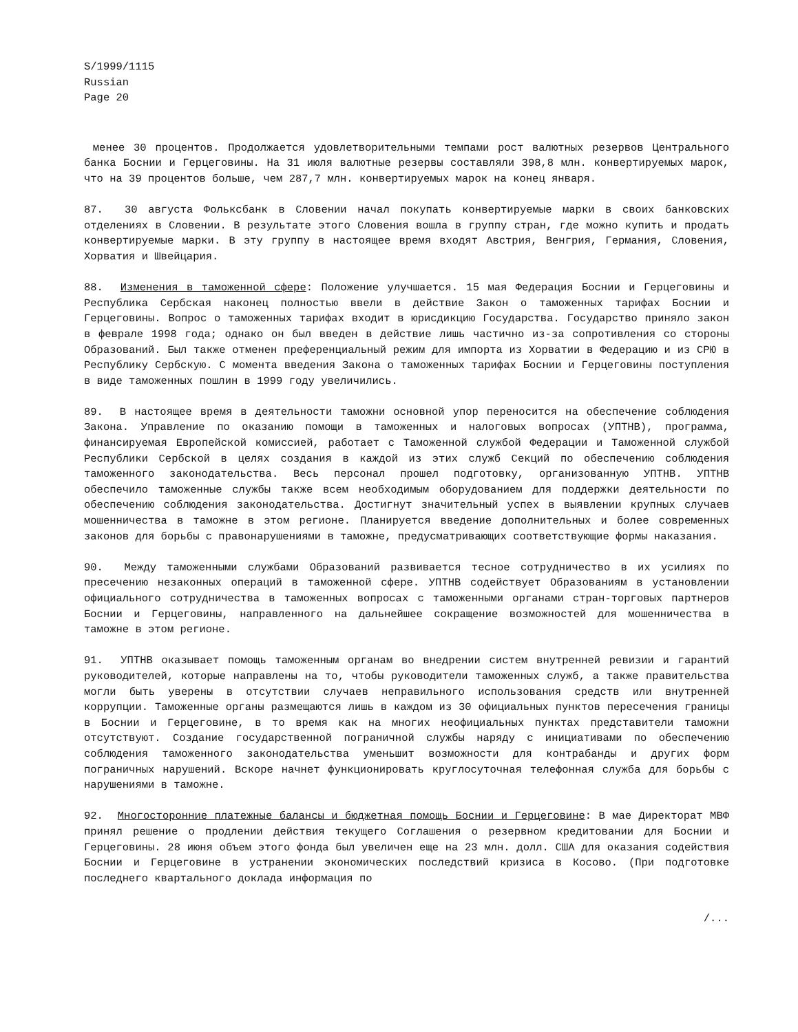S/1999/1115
Russian
Page 20
менее 30 процентов. Продолжается удовлетворительными темпами рост валютных резервов Центрального банка Боснии и Герцеговины. На 31 июля валютные резервы составляли 398,8 млн. конвертируемых марок, что на 39 процентов больше, чем 287,7 млн. конвертируемых марок на конец января.
87. 30 августа Фольксбанк в Словении начал покупать конвертируемые марки в своих банковских отделениях в Словении. В результате этого Словения вошла в группу стран, где можно купить и продать конвертируемые марки. В эту группу в настоящее время входят Австрия, Венгрия, Германия, Словения, Хорватия и Швейцария.
88. Изменения в таможенной сфере: Положение улучшается. 15 мая Федерация Боснии и Герцеговины и Республика Сербская наконец полностью ввели в действие Закон о таможенных тарифах Боснии и Герцеговины. Вопрос о таможенных тарифах входит в юрисдикцию Государства. Государство приняло закон в феврале 1998 года; однако он был введен в действие лишь частично из-за сопротивления со стороны Образований. Был также отменен преференциальный режим для импорта из Хорватии в Федерацию и из СРЮ в Республику Сербскую. С момента введения Закона о таможенных тарифах Боснии и Герцеговины поступления в виде таможенных пошлин в 1999 году увеличились.
89. В настоящее время в деятельности таможни основной упор переносится на обеспечение соблюдения Закона. Управление по оказанию помощи в таможенных и налоговых вопросах (УПТНВ), программа, финансируемая Европейской комиссией, работает с Таможенной службой Федерации и Таможенной службой Республики Сербской в целях создания в каждой из этих служб Секций по обеспечению соблюдения таможенного законодательства. Весь персонал прошел подготовку, организованную УПТНВ. УПТНВ обеспечило таможенные службы также всем необходимым оборудованием для поддержки деятельности по обеспечению соблюдения законодательства. Достигнут значительный успех в выявлении крупных случаев мошенничества в таможне в этом регионе. Планируется введение дополнительных и более современных законов для борьбы с правонарушениями в таможне, предусматривающих соответствующие формы наказания.
90. Между таможенными службами Образований развивается тесное сотрудничество в их усилиях по пресечению незаконных операций в таможенной сфере. УПТНВ содействует Образованиям в установлении официального сотрудничества в таможенных вопросах с таможенными органами стран-торговых партнеров Боснии и Герцеговины, направленного на дальнейшее сокращение возможностей для мошенничества в таможне в этом регионе.
91. УПТНВ оказывает помощь таможенным органам во внедрении систем внутренней ревизии и гарантий руководителей, которые направлены на то, чтобы руководители таможенных служб, а также правительства могли быть уверены в отсутствии случаев неправильного использования средств или внутренней коррупции. Таможенные органы размещаются лишь в каждом из 30 официальных пунктов пересечения границы в Боснии и Герцеговине, в то время как на многих неофициальных пунктах представители таможни отсутствуют. Создание государственной пограничной службы наряду с инициативами по обеспечению соблюдения таможенного законодательства уменьшит возможности для контрабанды и других форм пограничных нарушений. Вскоре начнет функционировать круглосуточная телефонная служба для борьбы с нарушениями в таможне.
92. Многосторонние платежные балансы и бюджетная помощь Боснии и Герцеговине: В мае Директорат МВФ принял решение о продлении действия текущего Соглашения о резервном кредитовании для Боснии и Герцеговины. 28 июня объем этого фонда был увеличен еще на 23 млн. долл. США для оказания содействия Боснии и Герцеговине в устранении экономических последствий кризиса в Косово. (При подготовке последнего квартального доклада информация по
/...